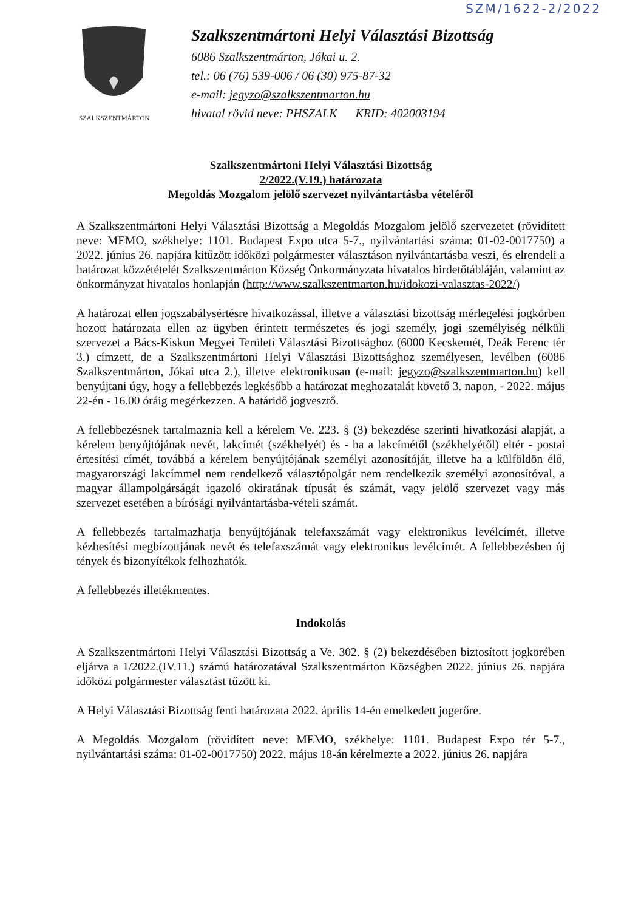SZM/1622-2/2022
SZALKSZENTMÁRTON
Szalkszentmártoni Helyi Választási Bizottság
6086 Szalkszentmárton, Jókai u. 2.
tel.: 06 (76) 539-006 / 06 (30) 975-87-32
e-mail: jegyzo@szalkszentmarton.hu
hivatal rövid neve: PHSZALK KRID: 402003194
Szalkszentmártoni Helyi Választási Bizottság
2/2022.(V.19.) határozata
Megoldás Mozgalom jelölő szervezet nyilvántartásba vételéről
A Szalkszentmártoni Helyi Választási Bizottság a Megoldás Mozgalom jelölő szervezetet (rövidített neve: MEMO, székhelye: 1101. Budapest Expo utca 5-7., nyilvántartási száma: 01-02-0017750) a 2022. június 26. napjára kitűzött időközi polgármester választáson nyilvántartásba veszi, és elrendeli a határozat közzétételét Szalkszentmárton Község Önkormányzata hivatalos hirdetőtábláján, valamint az önkormányzat hivatalos honlapján (http://www.szalkszentmarton.hu/idokozi-valasztas-2022/)
A határozat ellen jogszabálysértésre hivatkozással, illetve a választási bizottság mérlegelési jogkörben hozott határozata ellen az ügyben érintett természetes és jogi személy, jogi személyiség nélküli szervezet a Bács-Kiskun Megyei Területi Választási Bizottsághoz (6000 Kecskemét, Deák Ferenc tér 3.) címzett, de a Szalkszentmártoni Helyi Választási Bizottsághoz személyesen, levélben (6086 Szalkszentmárton, Jókai utca 2.), illetve elektronikusan (e-mail: jegyzo@szalkszentmarton.hu) kell benyújtani úgy, hogy a fellebbezés legkésőbb a határozat meghozatalát követő 3. napon, - 2022. május 22-én - 16.00 óráig megérkezzen. A határidő jogvesztő.
A fellebbezésnek tartalmaznia kell a kérelem Ve. 223. § (3) bekezdése szerinti hivatkozási alapját, a kérelem benyújtójának nevét, lakcímét (székhelyét) és - ha a lakcímétől (székhelyétől) eltér - postai értesítési címét, továbbá a kérelem benyújtójának személyi azonosítóját, illetve ha a külföldön élő, magyarországi lakcímmel nem rendelkező választópolgár nem rendelkezik személyi azonosítóval, a magyar állampolgárságát igazoló okiratának típusát és számát, vagy jelölő szervezet vagy más szervezet esetében a bírósági nyilvántartásba-vételi számát.
A fellebbezés tartalmazhatja benyújtójának telefaxszámát vagy elektronikus levélcímét, illetve kézbesítési megbízottjának nevét és telefaxszámát vagy elektronikus levélcímét. A fellebbezésben új tények és bizonyítékok felhozhatók.
A fellebbezés illetékmentes.
Indokolás
A Szalkszentmártoni Helyi Választási Bizottság a Ve. 302. § (2) bekezdésében biztosított jogkörében eljárva a 1/2022.(IV.11.) számú határozatával Szalkszentmárton Községben 2022. június 26. napjára időközi polgármester választást tűzött ki.
A Helyi Választási Bizottság fenti határozata 2022. április 14-én emelkedett jogerőre.
A Megoldás Mozgalom (rövidített neve: MEMO, székhelye: 1101. Budapest Expo tér 5-7., nyilvántartási száma: 01-02-0017750) 2022. május 18-án kérelmezte a 2022. június 26. napjára